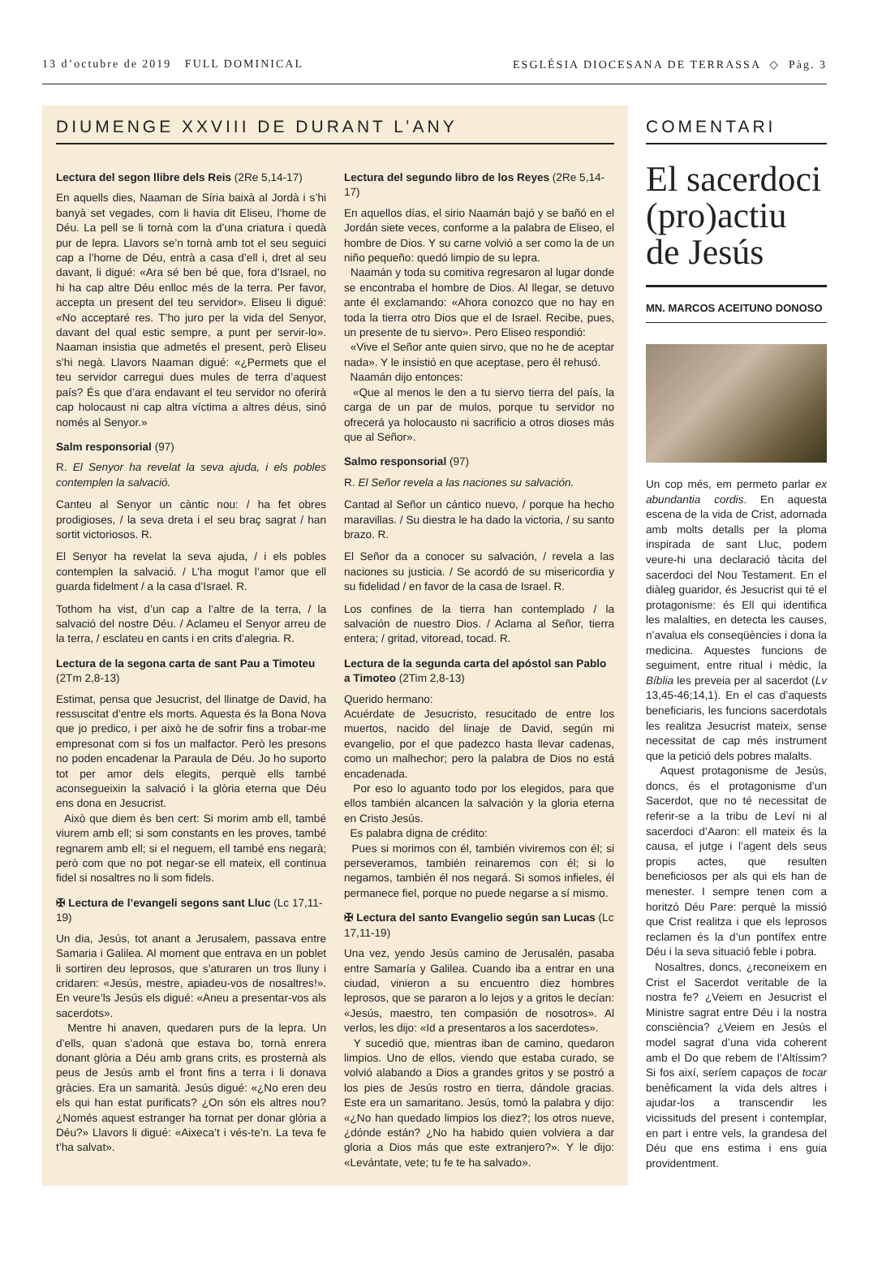13 d’octubre de 2019 FULL DOMINICAL
ESGLÉSIA DIOCESANA DE TERRASSA ◇ Pàg. 3
DIUMENGE XXVIII DE DURANT L’ANY
Lectura del segon llibre dels Reis (2Re 5,14-17)
En aquells dies, Naaman de Síria baixà al Jordà i s’hi banyà set vegades, com li havia dit Eliseu, l’home de Déu. La pell se li tornà com la d’una criatura i quedà pur de lepra. Llavors se’n tornà amb tot el seu seguici cap a l’home de Déu, entrà a casa d’ell i, dret al seu davant, li digué: «Ara sé ben bé que, fora d’Israel, no hi ha cap altre Déu enlloc més de la terra. Per favor, accepta un present del teu servidor». Eliseu li digué: «No acceptaré res. T’ho juro per la vida del Senyor, davant del qual estic sempre, a punt per servir-lo». Naaman insistia que admetés el present, però Eliseu s’hi negà. Llavors Naaman digué: «¿Permets que el teu servidor carregui dues mules de terra d’aquest país? És que d’ara endavant el teu servidor no oferirà cap holocaust ni cap altra víctima a altres déus, sinó només al Senyor.»
Salm responsorial (97)
R. El Senyor ha revelat la seva ajuda, i els pobles contemplen la salvació.
Canteu al Senyor un càntic nou: / ha fet obres prodigioses, / la seva dreta i el seu braç sagrat / han sortit victoriosos. R.
El Senyor ha revelat la seva ajuda, / i els pobles contemplen la salvació. / L’ha mogut l’amor que ell guarda fidelment / a la casa d’Israel. R.
Tothom ha vist, d’un cap a l’altre de la terra, / la salvació del nostre Déu. / Aclameu el Senyor arreu de la terra, / esclateu en cants i en crits d’alegria. R.
Lectura de la segona carta de sant Pau a Timoteu (2Tm 2,8-13)
Estimat, pensa que Jesucrist, del llinatge de David, ha ressuscitat d’entre els morts. Aquesta és la Bona Nova que jo predico, i per això he de sofrir fins a trobar-me empresonat com si fos un malfactor. Però les presons no poden encadenar la Paraula de Déu. Jo ho suporto tot per amor dels elegits, perquè ells també aconsegueixin la salvació i la glòria eterna que Déu ens dona en Jesucrist.
Això que diem és ben cert: Si morim amb ell, també viurem amb ell; si som constants en les proves, també regnarem amb ell; si el neguem, ell també ens negarà; però com que no pot negar-se ell mateix, ell continua fidel si nosaltres no li som fidels.
✠ Lectura de l’evangeli segons sant Lluc (Lc 17,11-19)
Un dia, Jesús, tot anant a Jerusalem, passava entre Samaria i Galilea. Al moment que entrava en un poblet li sortiren deu leprosos, que s’aturaren un tros lluny i cridaren: «Jesús, mestre, apiadeu-vos de nosaltres!». En veure’ls Jesús els digué: «Aneu a presentar-vos als sacerdots».
Mentre hi anaven, quedaren purs de la lepra. Un d’ells, quan s’adonà que estava bo, tornà enrera donant glòria a Déu amb grans crits, es prosternà als peus de Jesús amb el front fins a terra i li donava gràcies. Era un samarità. Jesús digué: «¿No eren deu els qui han estat purificats? ¿On són els altres nou? ¿Només aquest estranger ha tornat per donar glòria a Déu?» Llavors li digué: «Aixeca’t i vés-te’n. La teva fe t’ha salvat».
Lectura del segundo libro de los Reyes (2Re 5,14-17)
En aquellos días, el sirio Naamán bajó y se bañó en el Jordán siete veces, conforme a la palabra de Eliseo, el hombre de Dios. Y su carne volvió a ser como la de un niño pequeño: quedó limpio de su lepra.
Naamán y toda su comitiva regresaron al lugar donde se encontraba el hombre de Dios. Al llegar, se detuvo ante él exclamando: «Ahora conozco que no hay en toda la tierra otro Dios que el de Israel. Recibe, pues, un presente de tu siervo». Pero Eliseo respondió:
«Vive el Señor ante quien sirvo, que no he de aceptar nada». Y le insistió en que aceptase, pero él rehusó.
Naamán dijo entonces:
«Que al menos le den a tu siervo tierra del país, la carga de un par de mulos, porque tu servidor no ofrecerá ya holocausto ni sacrificio a otros dioses más que al Señor».
Salmo responsorial (97)
R. El Señor revela a las naciones su salvación.
Cantad al Señor un cántico nuevo, / porque ha hecho maravillas. / Su diestra le ha dado la victoria, / su santo brazo. R.
El Señor da a conocer su salvación, / revela a las naciones su justicia. / Se acordó de su misericordia y su fidelidad / en favor de la casa de Israel. R.
Los confines de la tierra han contemplado / la salvación de nuestro Dios. / Aclama al Señor, tierra entera; / gritad, vitoread, tocad. R.
Lectura de la segunda carta del apóstol san Pablo a Timoteo (2Tim 2,8-13)
Querido hermano:
Acuérdate de Jesucristo, resucitado de entre los muertos, nacido del linaje de David, según mi evangelio, por el que padezco hasta llevar cadenas, como un malhechor; pero la palabra de Dios no está encadenada.
Por eso lo aguanto todo por los elegidos, para que ellos también alcancen la salvación y la gloria eterna en Cristo Jesús.
Es palabra digna de crédito:
Pues si morimos con él, también viviremos con él; si perseveramos, también reinaremos con él; si lo negamos, también él nos negará. Si somos infieles, él permanece fiel, porque no puede negarse a sí mismo.
✠ Lectura del santo Evangelio según san Lucas (Lc 17,11-19)
Una vez, yendo Jesús camino de Jerusalén, pasaba entre Samaría y Galilea. Cuando iba a entrar en una ciudad, vinieron a su encuentro diez hombres leprosos, que se pararon a lo lejos y a gritos le decían: «Jesús, maestro, ten compasión de nosotros». Al verlos, les dijo: «Id a presentaros a los sacerdotes».
Y sucedió que, mientras iban de camino, quedaron limpios. Uno de ellos, viendo que estaba curado, se volvió alabando a Dios a grandes gritos y se postró a los pies de Jesús rostro en tierra, dándole gracias. Este era un samaritano. Jesús, tomó la palabra y dijo: «¿No han quedado limpios los diez?; los otros nueve, ¿dónde están? ¿No ha habido quien volviera a dar gloria a Dios más que este extranjero?». Y le dijo: «Levántate, vete; tu fe te ha salvado».
COMENTARI
El sacerdoci (pro)actiu de Jesús
MN. MARCOS ACEITUNO DONOSO
Un cop més, em permeto parlar ex abundantia cordis. En aquesta escena de la vida de Crist, adornada amb molts detalls per la ploma inspirada de sant Lluc, podem veure-hi una declaració tàcita del sacerdoci del Nou Testament. En el diàleg guaridor, és Jesucrist qui té el protagonisme: és Ell qui identifica les malalties, en detecta les causes, n’avalua els conseqüències i dona la medicina. Aquestes funcions de seguiment, entre ritual i mèdic, la Bíblia les preveia per al sacerdot (Lv 13,45-46;14,1). En el cas d’aquests beneficiaris, les funcions sacerdotals les realitza Jesucrist mateix, sense necessitat de cap més instrument que la petició dels pobres malalts.
Aquest protagonisme de Jesús, doncs, és el protagonisme d’un Sacerdot, que no té necessitat de referir-se a la tribu de Leví ni al sacerdoci d’Aaron: ell mateix és la causa, el jutge i l’agent dels seus propis actes, que resulten beneficiosos per als qui els han de menester. I sempre tenen com a horitzó Déu Pare: perquè la missió que Crist realitza i que els leprosos reclamen és la d’un pontífex entre Déu i la seva situació feble i pobra.
Nosaltres, doncs, ¿reconeixem en Crist el Sacerdot veritable de la nostra fe? ¿Veiem en Jesucrist el Ministre sagrat entre Déu i la nostra consciència? ¿Veiem en Jesús el model sagrat d’una vida coherent amb el Do que rebem de l’Altíssim? Si fos així, seríem capaços de tocar benèficament la vida dels altres i ajudar-los a transcendir les vicissituds del present i contemplar, en part i entre vels, la grandesa del Déu que ens estima i ens guia providentment.